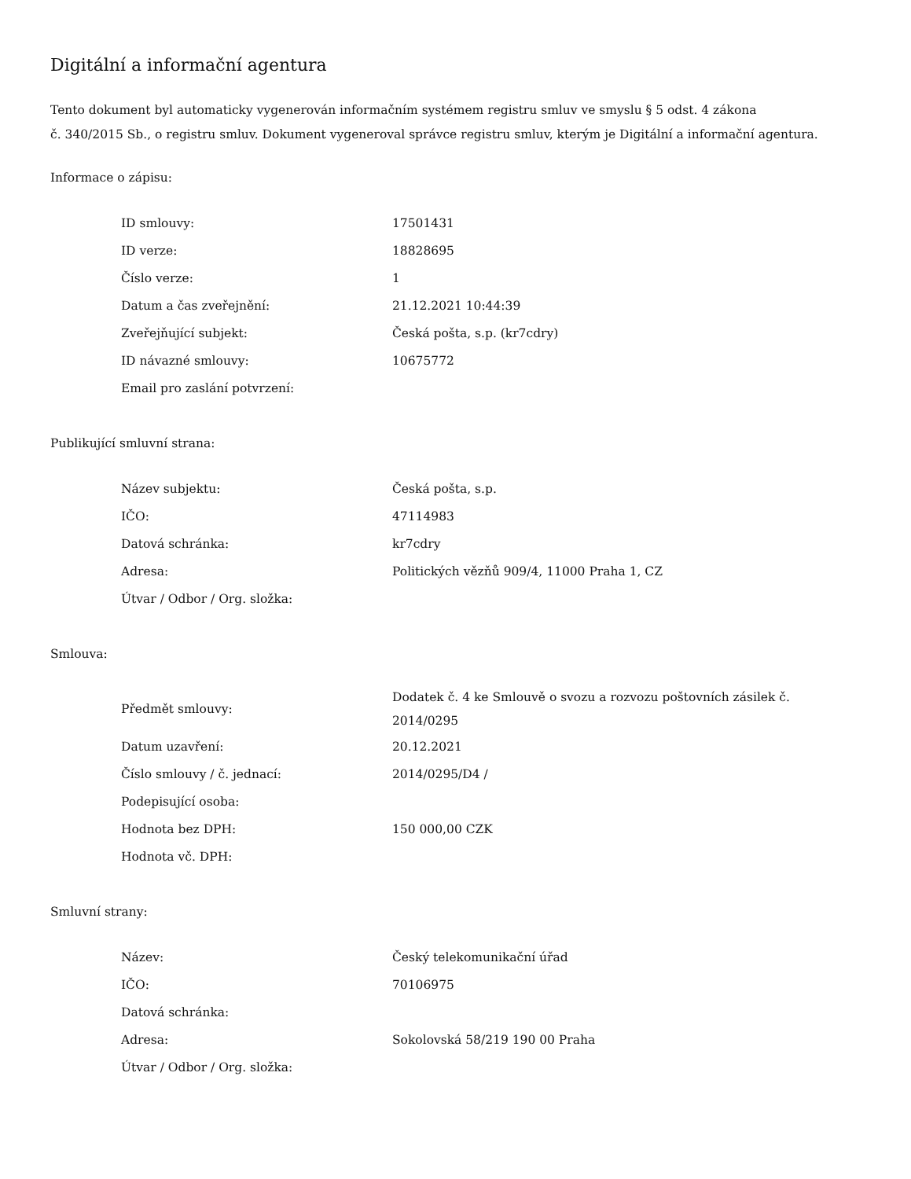Digitální a informační agentura
Tento dokument byl automaticky vygenerován informačním systémem registru smluv ve smyslu § 5 odst. 4 zákona
č. 340/2015 Sb., o registru smluv. Dokument vygeneroval správce registru smluv, kterým je Digitální a informační agentura.
Informace o zápisu:
| ID smlouvy: | 17501431 |
| ID verze: | 18828695 |
| Číslo verze: | 1 |
| Datum a čas zveřejnění: | 21.12.2021 10:44:39 |
| Zveřejňující subjekt: | Česká pošta, s.p. (kr7cdry) |
| ID návazné smlouvy: | 10675772 |
| Email pro zaslání potvrzení: | |
Publikující smluvní strana:
| Název subjektu: | Česká pošta, s.p. |
| IČO: | 47114983 |
| Datová schránka: | kr7cdry |
| Adresa: | Politických vězňů 909/4, 11000 Praha 1, CZ |
| Útvar / Odbor / Org. složka: | |
Smlouva:
| Předmět smlouvy: | Dodatek č. 4 ke Smlouvě o svozu a rozvozu poštovních zásilek č. 2014/0295 |
| Datum uzavření: | 20.12.2021 |
| Číslo smlouvy / č. jednací: | 2014/0295/D4 / |
| Podepisující osoba: | |
| Hodnota bez DPH: | 150 000,00 CZK |
| Hodnota vč. DPH: | |
Smluvní strany:
| Název: | Český telekomunikační úřad |
| IČO: | 70106975 |
| Datová schránka: | |
| Adresa: | Sokolovská 58/219 190 00 Praha |
| Útvar / Odbor / Org. složka: | |